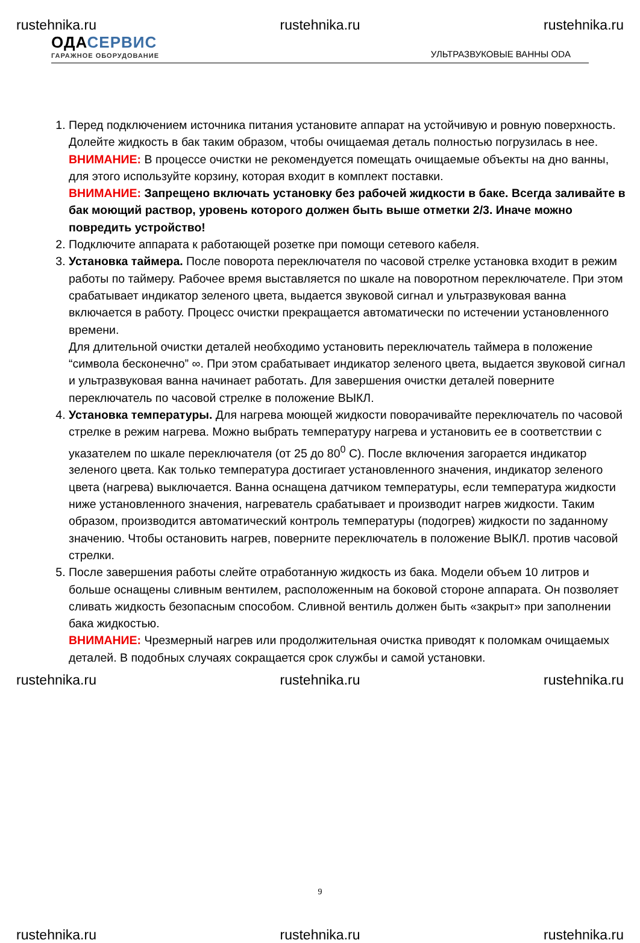rustehnika.ru rustehnika.ru rustehnika.ru
ОДАСЕРВИС
ГАРАЖНОЕ ОБОРУДОВАНИЕ
УЛЬТРАЗВУКОВЫЕ ВАННЫ ODA
1. Перед подключением источника питания установите аппарат на устойчивую и ровную поверхность. Долейте жидкость в бак таким образом, чтобы очищаемая деталь полностью погрузилась в нее.
ВНИМАНИЕ: В процессе очистки не рекомендуется помещать очищаемые объекты на дно ванны, для этого используйте корзину, которая входит в комплект поставки.
ВНИМАНИЕ: Запрещено включать установку без рабочей жидкости в баке. Всегда заливайте в бак моющий раствор, уровень которого должен быть выше отметки 2/3. Иначе можно повредить устройство!
2. Подключите аппарата к работающей розетке при помощи сетевого кабеля.
3. Установка таймера. После поворота переключателя по часовой стрелке установка входит в режим работы по таймеру. Рабочее время выставляется по шкале на поворотном переключателе. При этом срабатывает индикатор зеленого цвета, выдается звуковой сигнал и ультразвуковая ванна включается в работу. Процесс очистки прекращается автоматически по истечении установленного времени.
Для длительной очистки деталей необходимо установить переключатель таймера в положение “символа бесконечно” ∞. При этом срабатывает индикатор зеленого цвета, выдается звуковой сигнал и ультразвуковая ванна начинает работать. Для завершения очистки деталей поверните переключатель по часовой стрелке в положение ВЫКЛ.
4. Установка температуры. Для нагрева моющей жидкости поворачивайте переключатель по часовой стрелке в режим нагрева. Можно выбрать температуру нагрева и установить ее в соответствии с указателем по шкале переключателя (от 25 до 80<sup>0</sup> С). После включения загорается индикатор зеленого цвета. Как только температура достигает установленного значения, индикатор зеленого цвета (нагрева) выключается. Ванна оснащена датчиком температуры, если температура жидкости ниже установленного значения, нагреватель срабатывает и производит нагрев жидкости. Таким образом, производится автоматический контроль температуры (подогрев) жидкости по заданному значению. Чтобы остановить нагрев, поверните переключатель в положение ВЫКЛ. против часовой стрелки.
5. После завершения работы слейте отработанную жидкость из бака. Модели объем 10 литров и больше оснащены сливным вентилем, расположенным на боковой стороне аппарата. Он позволяет сливать жидкость безопасным способом. Сливной вентиль должен быть «закрыт» при заполнении бака жидкостью.
ВНИМАНИЕ: Чрезмерный нагрев или продолжительная очистка приводят к поломкам очищаемых деталей. В подобных случаях сокращается срок службы и самой установки.
rustehnika.ru rustehnika.ru rustehnika.ru
9
rustehnika.ru rustehnika.ru rustehnika.ru